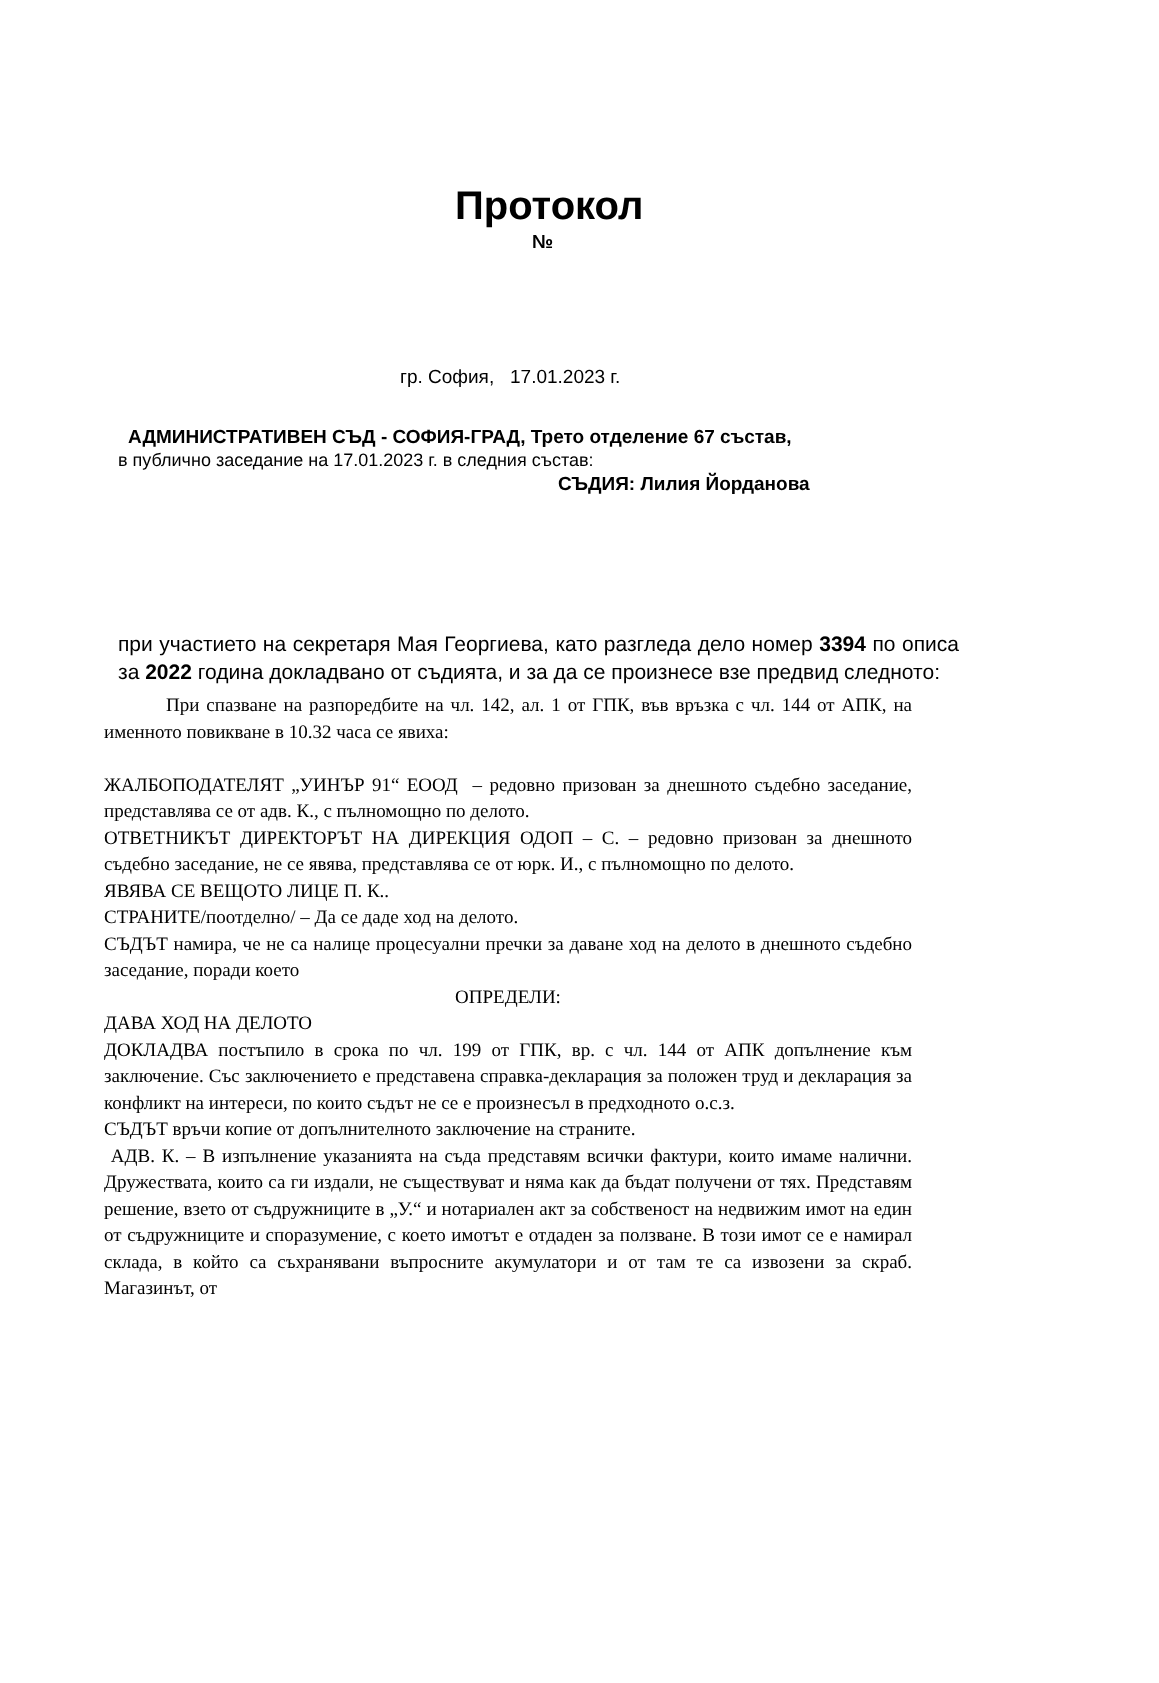Протокол
№
гр. София, 17.01.2023 г.
АДМИНИСТРАТИВЕН СЪД - СОФИЯ-ГРАД, Трето отделение 67 състав,
в публично заседание на 17.01.2023 г. в следния състав:
СЪДИЯ: Лилия Йорданова
при участието на секретаря Мая Георгиева, като разгледа дело номер 3394 по описа за 2022 година докладвано от съдията, и за да се произнесе взе предвид следното:
При спазване на разпоредбите на чл. 142, ал. 1 от ГПК, във връзка с чл. 144 от АПК, на именното повикване в 10.32 часа се явиха:
ЖАЛБОПОДАТЕЛЯТ „УИНЪР 91“ ЕООД – редовно призован за днешното съдебно заседание, представлява се от адв. К., с пълномощно по делото.
ОТВЕТНИКЪТ ДИРЕКТОРЪТ НА ДИРЕКЦИЯ ОДОП – С. – редовно призован за днешното съдебно заседание, не се явява, представлява се от юрк. И., с пълномощно по делото.
ЯВЯВА СЕ ВЕЩОТО ЛИЦЕ П. К..
СТРАНИТЕ/поотделно/ – Да се даде ход на делото.
СЪДЪТ намира, че не са налице процесуални пречки за даване ход на делото в днешното съдебно заседание, поради което
ОПРЕДЕЛИ:
ДАВА ХОД НА ДЕЛОТО
ДОКЛАДВА постъпило в срока по чл. 199 от ГПК, вр. с чл. 144 от АПК допълнение към заключение. Със заключението е представена справка-декларация за положен труд и декларация за конфликт на интереси, по които съдът не се е произнесъл в предходното о.с.з.
СЪДЪТ връчи копие от допълнителното заключение на страните.
АДВ. К. – В изпълнение указанията на съда представям всички фактури, които имаме налични. Дружествата, които са ги издали, не съществуват и няма как да бъдат получени от тях. Представям решение, взето от съдружниците в „У.“ и нотариален акт за собственост на недвижим имот на един от съдружниците и споразумение, с което имотът е отдаден за ползване. В този имот се е намирал склада, в който са съхранявани въпросните акумулатори и от там те са извозени за скраб. Магазинът, от